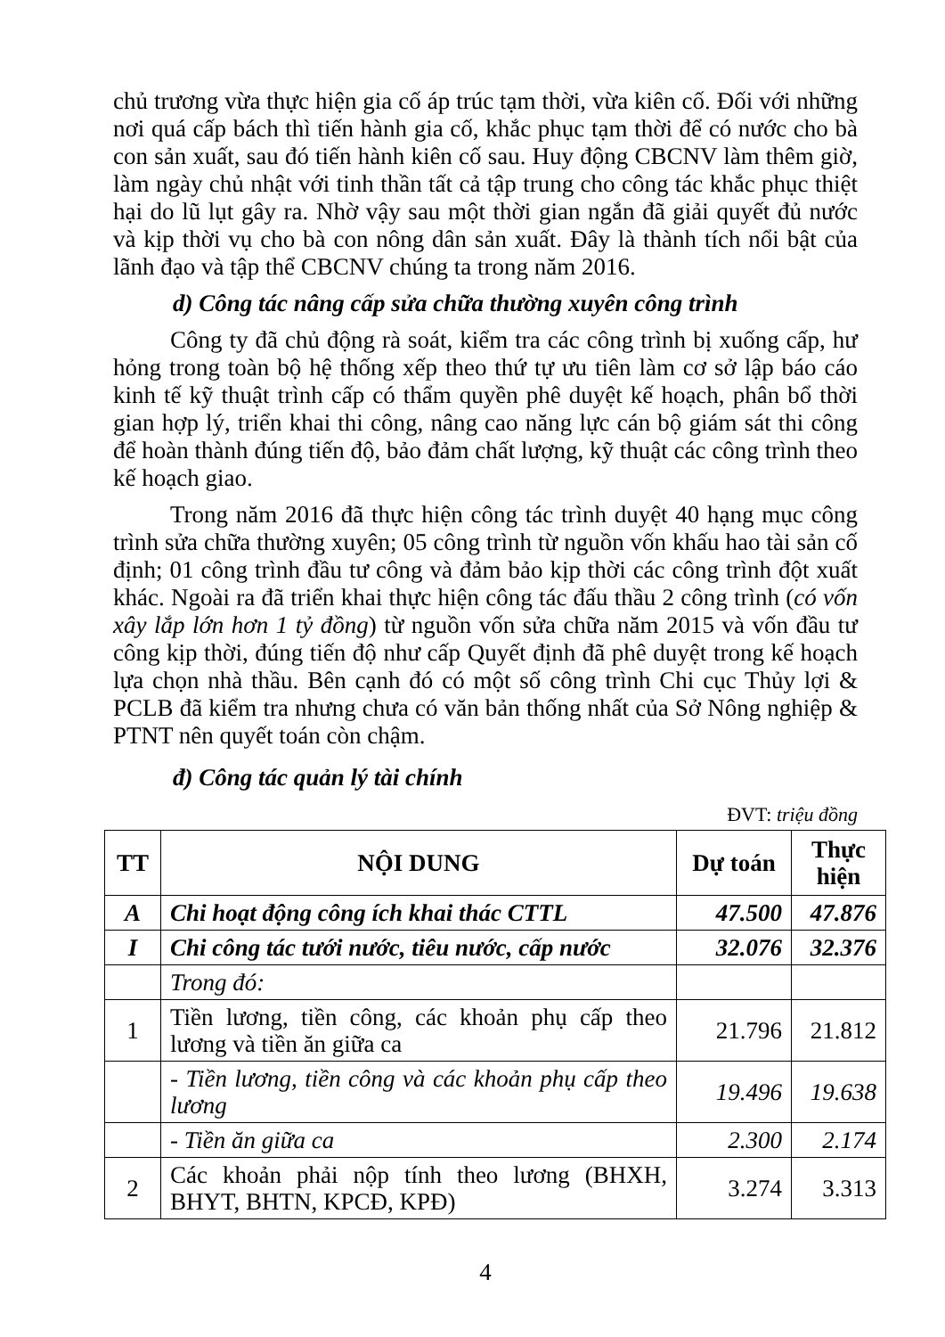chủ trương vừa thực hiện gia cố áp trúc tạm thời, vừa kiên cố. Đối với những nơi quá cấp bách thì tiến hành gia cố, khắc phục tạm thời để có nước cho bà con sản xuất, sau đó tiến hành kiên cố sau. Huy động CBCNV làm thêm giờ, làm ngày chủ nhật với tinh thần tất cả tập trung cho công tác khắc phục thiệt hại do lũ lụt gây ra. Nhờ vậy sau một thời gian ngắn đã giải quyết đủ nước và kịp thời vụ cho bà con nông dân sản xuất. Đây là thành tích nổi bật của lãnh đạo và tập thể CBCNV chúng ta trong năm 2016.
d) Công tác nâng cấp sửa chữa thường xuyên công trình
Công ty đã chủ động rà soát, kiểm tra các công trình bị xuống cấp, hư hỏng trong toàn bộ hệ thống xếp theo thứ tự ưu tiên làm cơ sở lập báo cáo kinh tế kỹ thuật trình cấp có thẩm quyền phê duyệt kế hoạch, phân bổ thời gian hợp lý, triển khai thi công, nâng cao năng lực cán bộ giám sát thi công để hoàn thành đúng tiến độ, bảo đảm chất lượng, kỹ thuật các công trình theo kế hoạch giao.
Trong năm 2016 đã thực hiện công tác trình duyệt 40 hạng mục công trình sửa chữa thường xuyên; 05 công trình từ nguồn vốn khấu hao tài sản cố định; 01 công trình đầu tư công và đảm bảo kịp thời các công trình đột xuất khác. Ngoài ra đã triển khai thực hiện công tác đấu thầu 2 công trình (có vốn xây lắp lớn hơn 1 tỷ đồng) từ nguồn vốn sửa chữa năm 2015 và vốn đầu tư công kịp thời, đúng tiến độ như cấp Quyết định đã phê duyệt trong kế hoạch lựa chọn nhà thầu. Bên cạnh đó có một số công trình Chi cục Thủy lợi & PCLB đã kiểm tra nhưng chưa có văn bản thống nhất của Sở Nông nghiệp & PTNT nên quyết toán còn chậm.
đ) Công tác quản lý tài chính
ĐVT: triệu đồng
| TT | NỘI DUNG | Dự toán | Thực hiện |
| --- | --- | --- | --- |
| A | Chi hoạt động công ích khai thác CTTL | 47.500 | 47.876 |
| I | Chi công tác tưới nước, tiêu nước, cấp nước | 32.076 | 32.376 |
| | Trong đó: | | |
| 1 | Tiền lương, tiền công, các khoản phụ cấp theo lương và tiền ăn giữa ca | 21.796 | 21.812 |
| | - Tiền lương, tiền công và các khoản phụ cấp theo lương | 19.496 | 19.638 |
| | - Tiền ăn giữa ca | 2.300 | 2.174 |
| 2 | Các khoản phải nộp tính theo lương (BHXH, BHYT, BHTN, KPCĐ, KPĐ) | 3.274 | 3.313 |
4